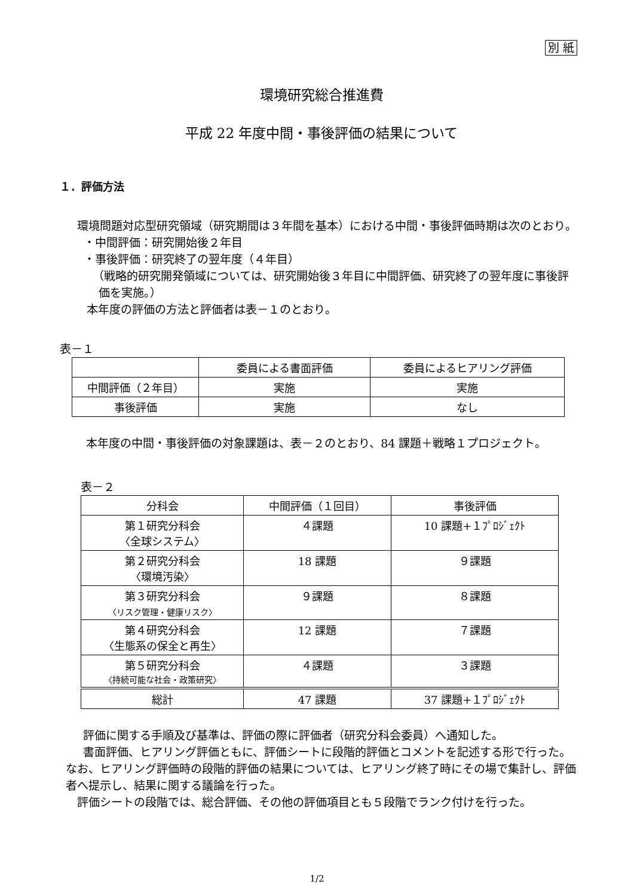別 紙
環境研究総合推進費
平成 22 年度中間・事後評価の結果について
１．評価方法
環境問題対応型研究領域（研究期間は３年間を基本）における中間・事後評価時期は次のとおり。
・中間評価：研究開始後２年目
・事後評価：研究終了の翌年度（４年目）
（戦略的研究開発領域については、研究開始後３年目に中間評価、研究終了の翌年度に事後評価を実施。）
本年度の評価の方法と評価者は表－１のとおり。
表－１
| | 委員による書面評価 | 委員によるヒアリング評価 |
| --- | --- | --- |
| 中間評価（２年目） | 実施 | 実施 |
| 事後評価 | 実施 | なし |
本年度の中間・事後評価の対象課題は、表－２のとおり、84 課題＋戦略１プロジェクト。
表－２
| 分科会 | 中間評価（１回目） | 事後評価 |
| --- | --- | --- |
| 第１研究分科会 〈全球システム〉 | ４課題 | 10 課題+１ﾌﾟﾛｼﾞｪｸﾄ |
| 第２研究分科会 〈環境汚染〉 | 18 課題 | ９課題 |
| 第３研究分科会 〈リスク管理・健康リスク〉 | ９課題 | ８課題 |
| 第４研究分科会 〈生態系の保全と再生〉 | 12 課題 | ７課題 |
| 第５研究分科会 〈持続可能な社会・政策研究〉 | ４課題 | ３課題 |
| 総計 | 47 課題 | 37 課題+１ﾌﾟﾛｼﾞｪｸﾄ |
評価に関する手順及び基準は、評価の際に評価者（研究分科会委員）へ通知した。
書面評価、ヒアリング評価ともに、評価シートに段階的評価とコメントを記述する形で行った。なお、ヒアリング評価時の段階的評価の結果については、ヒアリング終了時にその場で集計し、評価者へ提示し、結果に関する議論を行った。
評価シートの段階では、総合評価、その他の評価項目とも５段階でランク付けを行った。
1/2